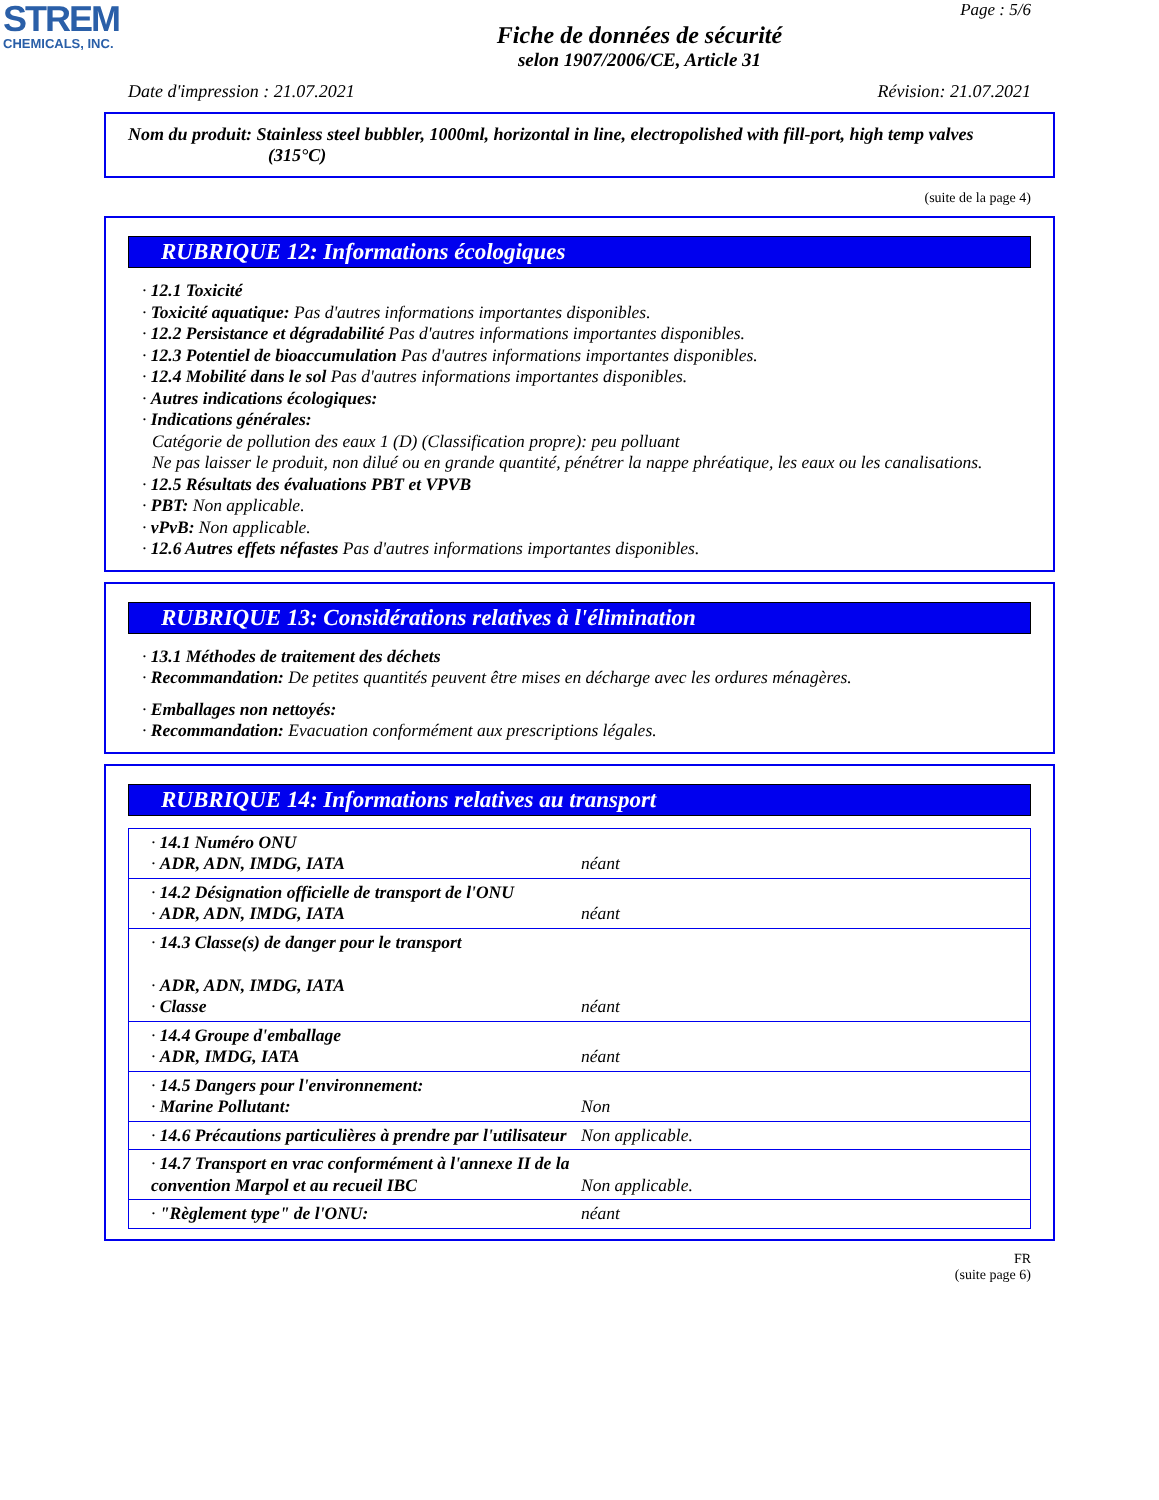STREM
CHEMICALS, INC.
Page : 5/6
Fiche de données de sécurité
selon 1907/2006/CE, Article 31
Date d'impression : 21.07.2021 Révision: 21.07.2021
Nom du produit: Stainless steel bubbler, 1000ml, horizontal in line, electropolished with fill-port, high temp valves (315°C)
(suite de la page 4)
RUBRIQUE 12: Informations écologiques
· 12.1 Toxicité
· Toxicité aquatique: Pas d'autres informations importantes disponibles.
· 12.2 Persistance et dégradabilité Pas d'autres informations importantes disponibles.
· 12.3 Potentiel de bioaccumulation Pas d'autres informations importantes disponibles.
· 12.4 Mobilité dans le sol Pas d'autres informations importantes disponibles.
· Autres indications écologiques:
· Indications générales:
Catégorie de pollution des eaux 1 (D) (Classification propre): peu polluant
Ne pas laisser le produit, non dilué ou en grande quantité, pénétrer la nappe phréatique, les eaux ou les canalisations.
· 12.5 Résultats des évaluations PBT et VPVB
· PBT: Non applicable.
· vPvB: Non applicable.
· 12.6 Autres effets néfastes Pas d'autres informations importantes disponibles.
RUBRIQUE 13: Considérations relatives à l'élimination
· 13.1 Méthodes de traitement des déchets
· Recommandation: De petites quantités peuvent être mises en décharge avec les ordures ménagères.
· Emballages non nettoyés:
· Recommandation: Evacuation conformément aux prescriptions légales.
RUBRIQUE 14: Informations relatives au transport
| · 14.1 Numéro ONU · ADR, ADN, IMDG, IATA | néant |
| · 14.2 Désignation officielle de transport de l'ONU · ADR, ADN, IMDG, IATA | néant |
| · 14.3 Classe(s) de danger pour le transport · ADR, ADN, IMDG, IATA · Classe | néant |
| · 14.4 Groupe d'emballage · ADR, IMDG, IATA | néant |
| · 14.5 Dangers pour l'environnement: · Marine Pollutant: | Non |
| · 14.6 Précautions particulières à prendre par l'utilisateur | Non applicable. |
| · 14.7 Transport en vrac conformément à l'annexe II de la convention Marpol et au recueil IBC | Non applicable. |
| · "Règlement type" de l'ONU: | néant |
FR
(suite page 6)